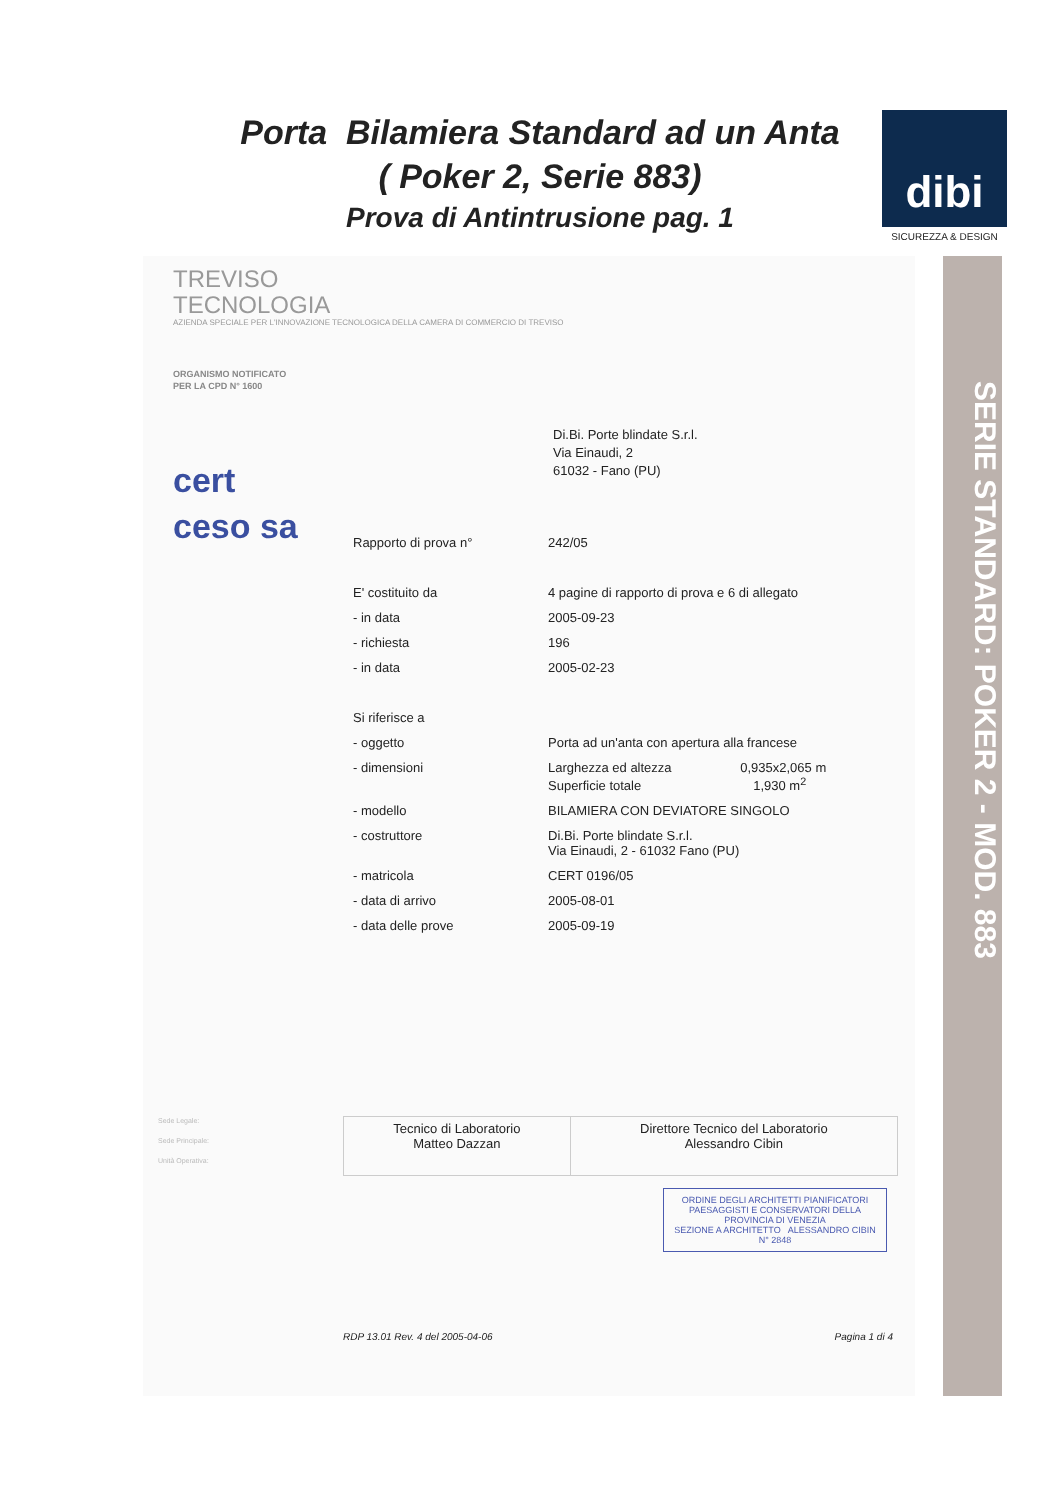Porta Bilamiera Standard ad un Anta
( Poker 2, Serie 883)
Prova di Antintrusione pag. 1
dibi
SICUREZZA & DESIGN
TREVISO
TECNOLOGIA
AZIENDA SPECIALE PER L'INNOVAZIONE TECNOLOGICA DELLA CAMERA DI COMMERCIO DI TREVISO
ORGANISMO NOTIFICATO
PER LA CPD N° 1600
cert
ceso sa
Di.Bi. Porte blindate S.r.l.
Via Einaudi, 2
61032 - Fano (PU)
| Rapporto di prova n° | 242/05 |
| E' costituito da | 4 pagine di rapporto di prova e 6 di allegato |
| - in data | 2005-09-23 |
| - richiesta | 196 |
| - in data | 2005-02-23 |
| Si riferisce a | |
| - oggetto | Porta ad un'anta con apertura alla francese |
| - dimensioni | Larghezza ed altezza 0,935x2,065 m Superficie totale 1,930 m<sup>2</sup> |
| - modello | BILAMIERA CON DEVIATORE SINGOLO |
| - costruttore | Di.Bi. Porte blindate S.r.l. Via Einaudi, 2 - 61032 Fano (PU) |
| - matricola | CERT 0196/05 |
| - data di arrivo | 2005-08-01 |
| - data delle prove | 2005-09-19 |
Sede Legale:
Sede Principale:
Unità Operativa:
| Tecnico di Laboratorio Matteo Dazzan | Direttore Tecnico del Laboratorio Alessandro Cibin |
ORDINE DEGLI ARCHITETTI PIANIFICATORI PAESAGGISTI E CONSERVATORI DELLA PROVINCIA DI VENEZIA
SEZIONE A ARCHITETTO ALESSANDRO CIBIN N° 2848
RDP 13.01 Rev. 4 del 2005-04-06 Pagina 1 di 4
SERIE STANDARD: POKER 2 - MOD. 883